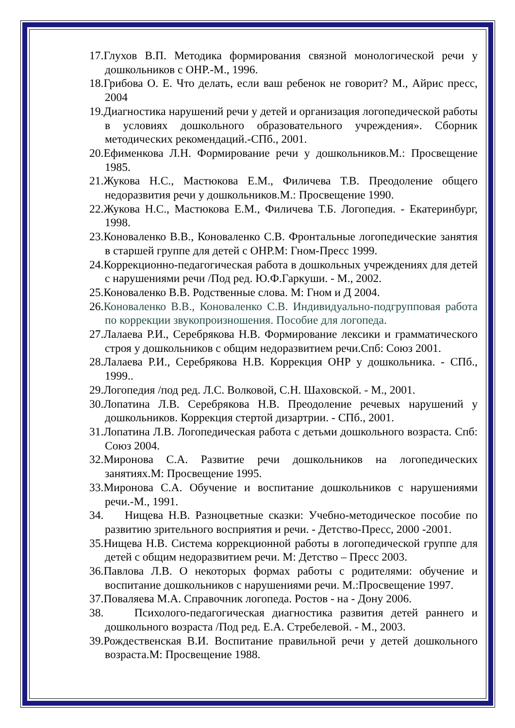17.Глухов В.П. Методика формирования связной монологической речи у дошкольников с ОНР.-М., 1996.
18.Грибова О. Е. Что делать, если ваш ребенок не говорит? М., Айрис пресс, 2004
19.Диагностика нарушений речи у детей и организация логопедической работы в условиях дошкольного образовательного учреждения». Сборник методических рекомендаций.-СПб., 2001.
20.Ефименкова Л.Н. Формирование речи у дошкольников.М.: Просвещение 1985.
21.Жукова Н.С., Мастюкова Е.М., Филичева Т.В. Преодоление общего недоразвития речи у дошкольников.М.: Просвещение 1990.
22.Жукова Н.С., Мастюкова Е.М., Филичева Т.Б. Логопедия. - Екатеринбург, 1998.
23.Коноваленко В.В., Коноваленко С.В. Фронтальные логопедические занятия в старшей группе для детей с ОНР.М: Гном-Пресс 1999.
24.Коррекционно-педагогическая работа в дошкольных учреждениях для детей с нарушениями речи /Под ред. Ю.Ф.Гаркуши. - М., 2002.
25.Коноваленко В.В. Родственные слова. М: Гном и Д 2004.
26.Коноваленко В.В., Коноваленко С.В. Индивидуально-подгрупповая работа по коррекции звукопроизношения. Пособие для логопеда.
27.Лалаева Р.И., Серебрякова Н.В. Формирование лексики и грамматического строя у дошкольников с общим недоразвитием речи.Спб: Союз 2001.
28.Лалаева Р.И., Серебрякова Н.В. Коррекция ОНР у дошкольника. - СПб., 1999..
29.Логопедия /под ред. Л.С. Волковой, С.Н. Шаховской. - М., 2001.
30.Лопатина Л.В. Серебрякова Н.В. Преодоление речевых нарушений у дошкольников. Коррекция стертой дизартрии. - СПб., 2001.
31.Лопатина Л.В. Логопедическая работа с детьми дошкольного возраста. Спб: Союз 2004.
32.Миронова С.А. Развитие речи дошкольников на логопедических занятиях.М: Просвещение 1995.
33.Миронова С.А. Обучение и воспитание дошкольников с нарушениями речи.-М., 1991.
34. Нищева Н.В. Разноцветные сказки: Учебно-методическое пособие по развитию зрительного восприятия и речи. - Детство-Пресс, 2000 -2001.
35.Нищева Н.В. Система коррекционной работы в логопедической группе для детей с общим недоразвитием речи. М: Детство – Пресс 2003.
36.Павлова Л.В. О некоторых формах работы с родителями: обучение и воспитание дошкольников с нарушениями речи. М.:Просвещение 1997.
37.Поваляева М.А. Справочник логопеда. Ростов - на - Дону 2006.
38. Психолого-педагогическая диагностика развития детей раннего и дошкольного возраста /Под ред. Е.А. Стребелевой. - М., 2003.
39.Рождественская В.И. Воспитание правильной речи у детей дошкольного возраста.М: Просвещение 1988.